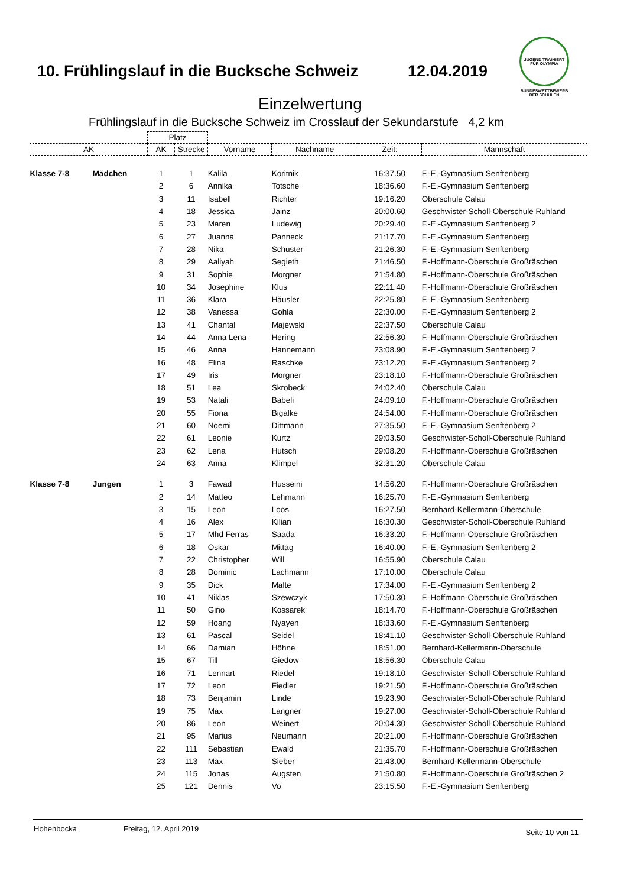10. Frühlingslauf in die Bucksche Schweiz
12.04.2019
JUGEND TRAINIERT FÜR OLYMPIA
BUNDESWETTBEWERB
DER SCHULEN
Einzelwertung
Frühlingslauf in die Bucksche Schweiz im Crosslauf der Sekundarstufe 4,2 km
| | | Platz | | | | | |
| --- | --- | --- | --- | --- | --- | --- | --- |
| AK | | AK | Strecke | Vorname | Nachname | Zeit: | Mannschaft |
| Klasse 7-8 | Mädchen | 1 | 1 | Kalila | Koritnik | 16:37.50 | F.-E.-Gymnasium Senftenberg |
| | | 2 | 6 | Annika | Totsche | 18:36.60 | F.-E.-Gymnasium Senftenberg |
| | | 3 | 11 | Isabell | Richter | 19:16.20 | Oberschule Calau |
| | | 4 | 18 | Jessica | Jainz | 20:00.60 | Geschwister-Scholl-Oberschule Ruhland |
| | | 5 | 23 | Maren | Ludewig | 20:29.40 | F.-E.-Gymnasium Senftenberg 2 |
| | | 6 | 27 | Juanna | Panneck | 21:17.70 | F.-E.-Gymnasium Senftenberg |
| | | 7 | 28 | Nika | Schuster | 21:26.30 | F.-E.-Gymnasium Senftenberg |
| | | 8 | 29 | Aaliyah | Segieth | 21:46.50 | F.-Hoffmann-Oberschule Großräschen |
| | | 9 | 31 | Sophie | Morgner | 21:54.80 | F.-Hoffmann-Oberschule Großräschen |
| | | 10 | 34 | Josephine | Klus | 22:11.40 | F.-Hoffmann-Oberschule Großräschen |
| | | 11 | 36 | Klara | Häusler | 22:25.80 | F.-E.-Gymnasium Senftenberg |
| | | 12 | 38 | Vanessa | Gohla | 22:30.00 | F.-E.-Gymnasium Senftenberg 2 |
| | | 13 | 41 | Chantal | Majewski | 22:37.50 | Oberschule Calau |
| | | 14 | 44 | Anna Lena | Hering | 22:56.30 | F.-Hoffmann-Oberschule Großräschen |
| | | 15 | 46 | Anna | Hannemann | 23:08.90 | F.-E.-Gymnasium Senftenberg 2 |
| | | 16 | 48 | Elina | Raschke | 23:12.20 | F.-E.-Gymnasium Senftenberg 2 |
| | | 17 | 49 | Iris | Morgner | 23:18.10 | F.-Hoffmann-Oberschule Großräschen |
| | | 18 | 51 | Lea | Skrobeck | 24:02.40 | Oberschule Calau |
| | | 19 | 53 | Natali | Babeli | 24:09.10 | F.-Hoffmann-Oberschule Großräschen |
| | | 20 | 55 | Fiona | Bigalke | 24:54.00 | F.-Hoffmann-Oberschule Großräschen |
| | | 21 | 60 | Noemi | Dittmann | 27:35.50 | F.-E.-Gymnasium Senftenberg 2 |
| | | 22 | 61 | Leonie | Kurtz | 29:03.50 | Geschwister-Scholl-Oberschule Ruhland |
| | | 23 | 62 | Lena | Hutsch | 29:08.20 | F.-Hoffmann-Oberschule Großräschen |
| | | 24 | 63 | Anna | Klimpel | 32:31.20 | Oberschule Calau |
| Klasse 7-8 | Jungen | 1 | 3 | Fawad | Husseini | 14:56.20 | F.-Hoffmann-Oberschule Großräschen |
| | | 2 | 14 | Matteo | Lehmann | 16:25.70 | F.-E.-Gymnasium Senftenberg |
| | | 3 | 15 | Leon | Loos | 16:27.50 | Bernhard-Kellermann-Oberschule |
| | | 4 | 16 | Alex | Kilian | 16:30.30 | Geschwister-Scholl-Oberschule Ruhland |
| | | 5 | 17 | Mhd Ferras | Saada | 16:33.20 | F.-Hoffmann-Oberschule Großräschen |
| | | 6 | 18 | Oskar | Mittag | 16:40.00 | F.-E.-Gymnasium Senftenberg 2 |
| | | 7 | 22 | Christopher | Will | 16:55.90 | Oberschule Calau |
| | | 8 | 28 | Dominic | Lachmann | 17:10.00 | Oberschule Calau |
| | | 9 | 35 | Dick | Malte | 17:34.00 | F.-E.-Gymnasium Senftenberg 2 |
| | | 10 | 41 | Niklas | Szewczyk | 17:50.30 | F.-Hoffmann-Oberschule Großräschen |
| | | 11 | 50 | Gino | Kossarek | 18:14.70 | F.-Hoffmann-Oberschule Großräschen |
| | | 12 | 59 | Hoang | Nyayen | 18:33.60 | F.-E.-Gymnasium Senftenberg |
| | | 13 | 61 | Pascal | Seidel | 18:41.10 | Geschwister-Scholl-Oberschule Ruhland |
| | | 14 | 66 | Damian | Höhne | 18:51.00 | Bernhard-Kellermann-Oberschule |
| | | 15 | 67 | Till | Giedow | 18:56.30 | Oberschule Calau |
| | | 16 | 71 | Lennart | Riedel | 19:18.10 | Geschwister-Scholl-Oberschule Ruhland |
| | | 17 | 72 | Leon | Fiedler | 19:21.50 | F.-Hoffmann-Oberschule Großräschen |
| | | 18 | 73 | Benjamin | Linde | 19:23.90 | Geschwister-Scholl-Oberschule Ruhland |
| | | 19 | 75 | Max | Langner | 19:27.00 | Geschwister-Scholl-Oberschule Ruhland |
| | | 20 | 86 | Leon | Weinert | 20:04.30 | Geschwister-Scholl-Oberschule Ruhland |
| | | 21 | 95 | Marius | Neumann | 20:21.00 | F.-Hoffmann-Oberschule Großräschen |
| | | 22 | 111 | Sebastian | Ewald | 21:35.70 | F.-Hoffmann-Oberschule Großräschen |
| | | 23 | 113 | Max | Sieber | 21:43.00 | Bernhard-Kellermann-Oberschule |
| | | 24 | 115 | Jonas | Augsten | 21:50.80 | F.-Hoffmann-Oberschule Großräschen 2 |
| | | 25 | 121 | Dennis | Vo | 23:15.50 | F.-E.-Gymnasium Senftenberg |
Hohenbocka Freitag, 12. April 2019 Seite 10 von 11